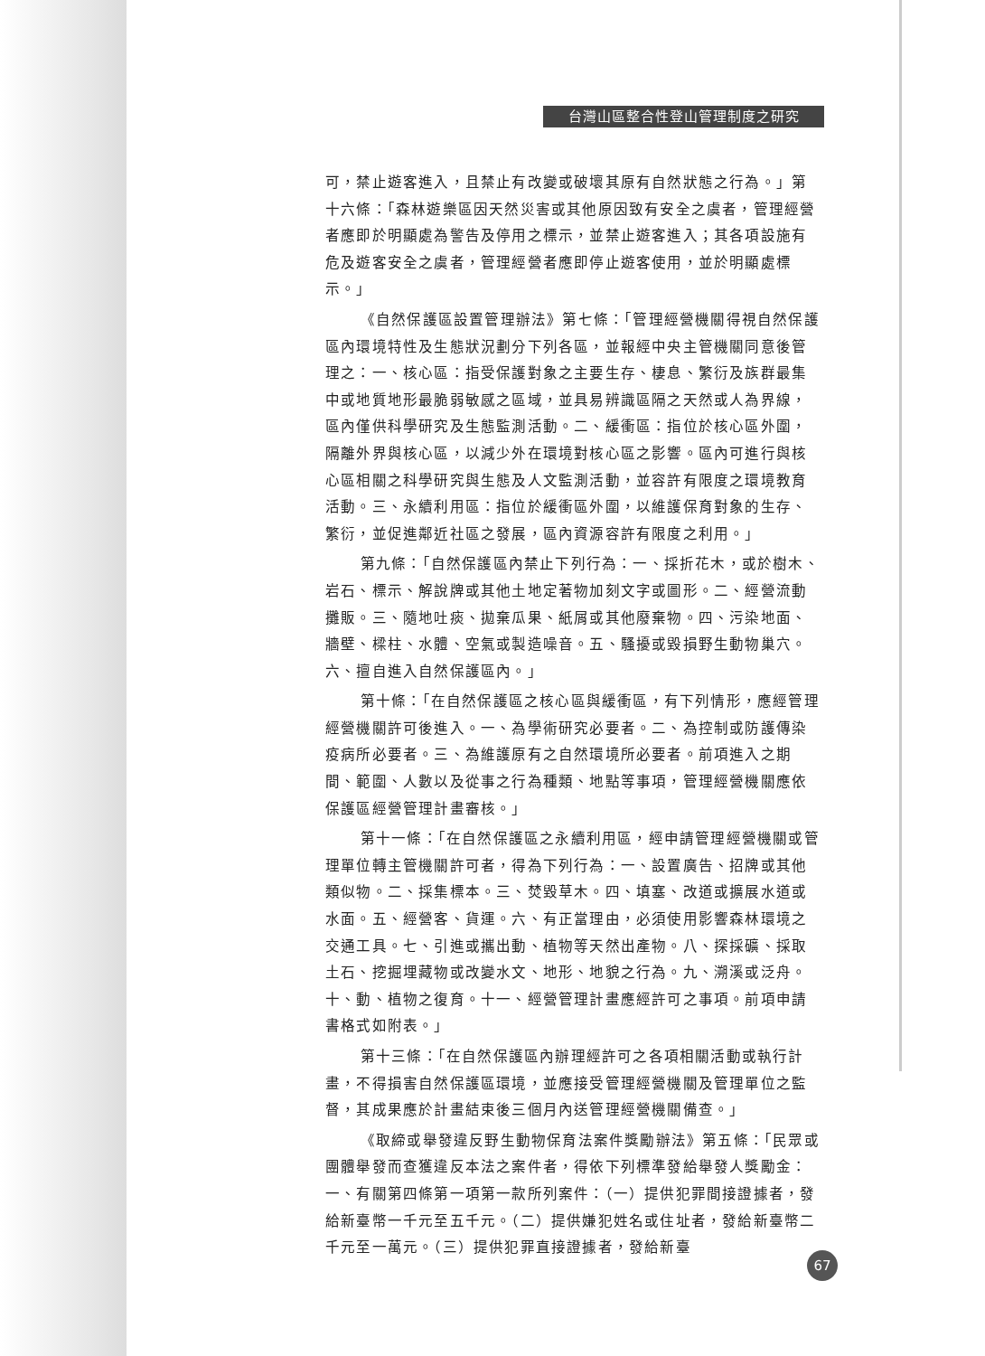台灣山區整合性登山管理制度之研究
可，禁止遊客進入，且禁止有改變或破壞其原有自然狀態之行為。」第十六條：「森林遊樂區因天然災害或其他原因致有安全之虞者，管理經營者應即於明顯處為警告及停用之標示，並禁止遊客進入；其各項設施有危及遊客安全之虞者，管理經營者應即停止遊客使用，並於明顯處標示。」
《自然保護區設置管理辦法》第七條：「管理經營機關得視自然保護區內環境特性及生態狀況劃分下列各區，並報經中央主管機關同意後管理之：一、核心區：指受保護對象之主要生存、棲息、繁衍及族群最集中或地質地形最脆弱敏感之區域，並具易辨識區隔之天然或人為界線，區內僅供科學研究及生態監測活動。二、緩衝區：指位於核心區外圍，隔離外界與核心區，以減少外在環境對核心區之影響。區內可進行與核心區相關之科學研究與生態及人文監測活動，並容許有限度之環境教育活動。三、永續利用區：指位於緩衝區外圍，以維護保育對象的生存、繁衍，並促進鄰近社區之發展，區內資源容許有限度之利用。」
第九條：「自然保護區內禁止下列行為：一、採折花木，或於樹木、岩石、標示、解說牌或其他土地定著物加刻文字或圖形。二、經營流動攤販。三、隨地吐痰、拋棄瓜果、紙屑或其他廢棄物。四、污染地面、牆壁、樑柱、水體、空氣或製造噪音。五、騷擾或毀損野生動物巢穴。六、擅自進入自然保護區內。」
第十條：「在自然保護區之核心區與緩衝區，有下列情形，應經管理經營機關許可後進入。一、為學術研究必要者。二、為控制或防護傳染疫病所必要者。三、為維護原有之自然環境所必要者。前項進入之期間、範圍、人數以及從事之行為種類、地點等事項，管理經營機關應依保護區經營管理計畫審核。」
第十一條：「在自然保護區之永續利用區，經申請管理經營機關或管理單位轉主管機關許可者，得為下列行為：一、設置廣告、招牌或其他類似物。二、採集標本。三、焚毀草木。四、填塞、改道或擴展水道或水面。五、經營客、貨運。六、有正當理由，必須使用影響森林環境之交通工具。七、引進或攜出動、植物等天然出產物。八、探採礦、採取土石、挖掘埋藏物或改變水文、地形、地貌之行為。九、溯溪或泛舟。十、動、植物之復育。十一、經營管理計畫應經許可之事項。前項申請書格式如附表。」
第十三條：「在自然保護區內辦理經許可之各項相關活動或執行計畫，不得損害自然保護區環境，並應接受管理經營機關及管理單位之監督，其成果應於計畫結束後三個月內送管理經營機關備查。」
《取締或舉發違反野生動物保育法案件獎勵辦法》第五條：「民眾或團體舉發而查獲違反本法之案件者，得依下列標準發給舉發人獎勵金：一、有關第四條第一項第一款所列案件：（一）提供犯罪間接證據者，發給新臺幣一千元至五千元。（二）提供嫌犯姓名或住址者，發給新臺幣二千元至一萬元。（三）提供犯罪直接證據者，發給新臺
67